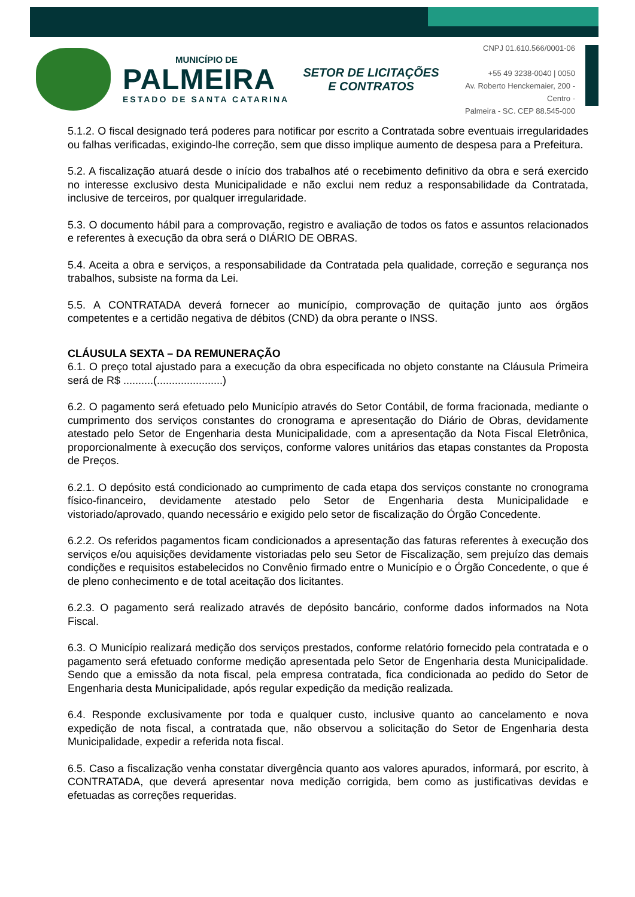MUNICÍPIO DE
PALMEIRA
ESTADO DE SANTA CATARINA
SETOR DE LICITAÇÕES E CONTRATOS
CNPJ 01.610.566/0001-06
+55 49 3238-0040 | 0050
Av. Roberto Henckemaier, 200 - Centro -
Palmeira - SC. CEP 88.545-000
5.1.2. O fiscal designado terá poderes para notificar por escrito a Contratada sobre eventuais irregularidades ou falhas verificadas, exigindo-lhe correção, sem que disso implique aumento de despesa para a Prefeitura.
5.2. A fiscalização atuará desde o início dos trabalhos até o recebimento definitivo da obra e será exercido no interesse exclusivo desta Municipalidade e não exclui nem reduz a responsabilidade da Contratada, inclusive de terceiros, por qualquer irregularidade.
5.3. O documento hábil para a comprovação, registro e avaliação de todos os fatos e assuntos relacionados e referentes à execução da obra será o DIÁRIO DE OBRAS.
5.4. Aceita a obra e serviços, a responsabilidade da Contratada pela qualidade, correção e segurança nos trabalhos, subsiste na forma da Lei.
5.5. A CONTRATADA deverá fornecer ao município, comprovação de quitação junto aos órgãos competentes e a certidão negativa de débitos (CND) da obra perante o INSS.
CLÁUSULA SEXTA – DA REMUNERAÇÃO
6.1. O preço total ajustado para a execução da obra especificada no objeto constante na Cláusula Primeira será de R$ ..........(......................)
6.2. O pagamento será efetuado pelo Município através do Setor Contábil, de forma fracionada, mediante o cumprimento dos serviços constantes do cronograma e apresentação do Diário de Obras, devidamente atestado pelo Setor de Engenharia desta Municipalidade, com a apresentação da Nota Fiscal Eletrônica, proporcionalmente à execução dos serviços, conforme valores unitários das etapas constantes da Proposta de Preços.
6.2.1. O depósito está condicionado ao cumprimento de cada etapa dos serviços constante no cronograma físico-financeiro, devidamente atestado pelo Setor de Engenharia desta Municipalidade e vistoriado/aprovado, quando necessário e exigido pelo setor de fiscalização do Órgão Concedente.
6.2.2. Os referidos pagamentos ficam condicionados a apresentação das faturas referentes à execução dos serviços e/ou aquisições devidamente vistoriadas pelo seu Setor de Fiscalização, sem prejuízo das demais condições e requisitos estabelecidos no Convênio firmado entre o Município e o Órgão Concedente, o que é de pleno conhecimento e de total aceitação dos licitantes.
6.2.3. O pagamento será realizado através de depósito bancário, conforme dados informados na Nota Fiscal.
6.3. O Município realizará medição dos serviços prestados, conforme relatório fornecido pela contratada e o pagamento será efetuado conforme medição apresentada pelo Setor de Engenharia desta Municipalidade. Sendo que a emissão da nota fiscal, pela empresa contratada, fica condicionada ao pedido do Setor de Engenharia desta Municipalidade, após regular expedição da medição realizada.
6.4. Responde exclusivamente por toda e qualquer custo, inclusive quanto ao cancelamento e nova expedição de nota fiscal, a contratada que, não observou a solicitação do Setor de Engenharia desta Municipalidade, expedir a referida nota fiscal.
6.5. Caso a fiscalização venha constatar divergência quanto aos valores apurados, informará, por escrito, à CONTRATADA, que deverá apresentar nova medição corrigida, bem como as justificativas devidas e efetuadas as correções requeridas.